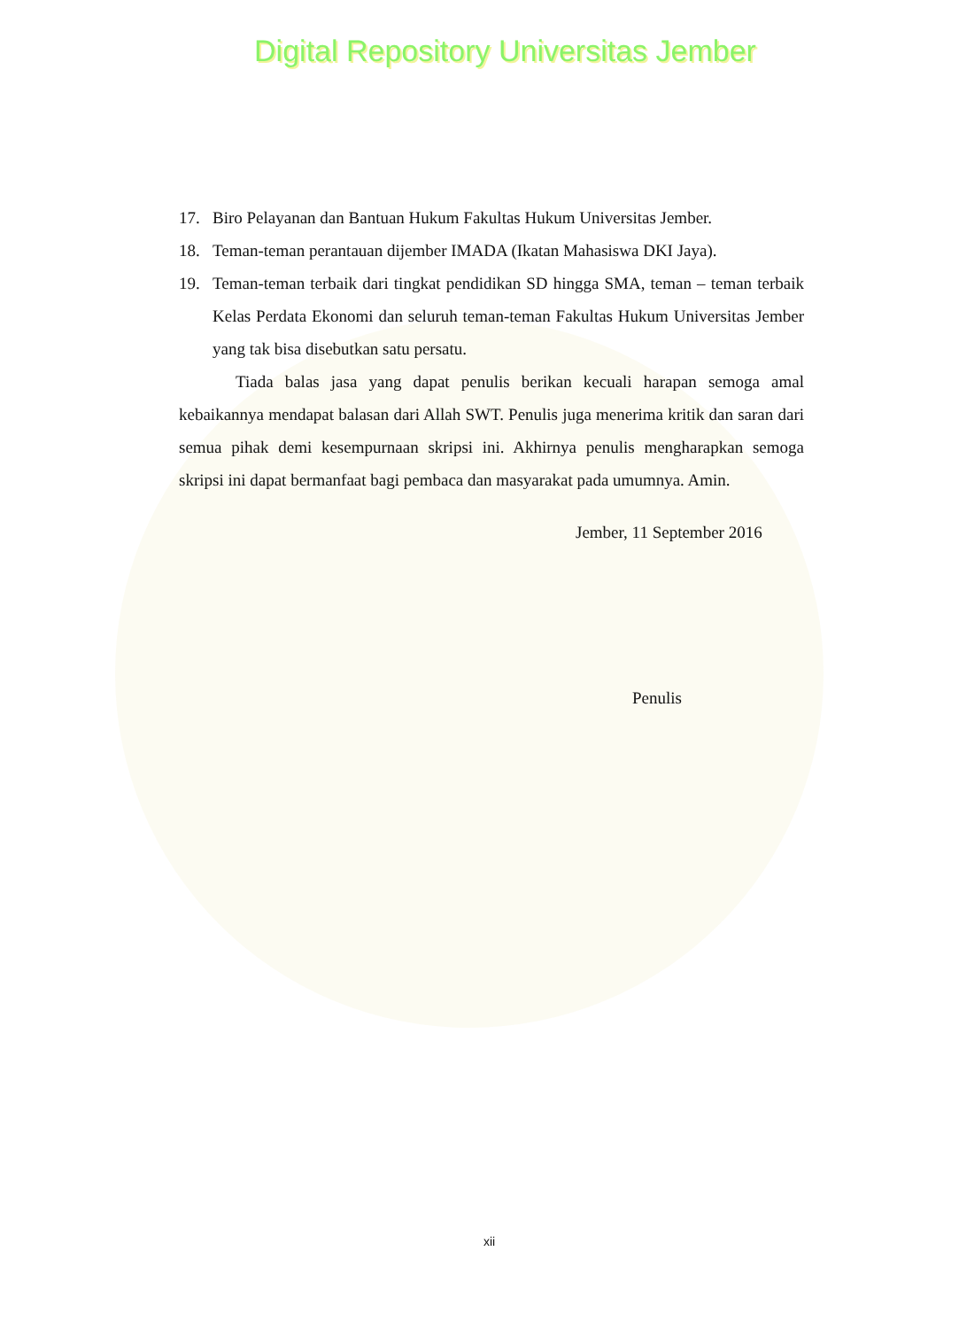Digital Repository Universitas Jember
17. Biro Pelayanan dan Bantuan Hukum Fakultas Hukum Universitas Jember.
18. Teman-teman perantauan dijember IMADA (Ikatan Mahasiswa DKI Jaya).
19. Teman-teman terbaik dari tingkat pendidikan SD hingga SMA, teman – teman terbaik Kelas Perdata Ekonomi dan seluruh teman-teman Fakultas Hukum Universitas Jember yang tak bisa disebutkan satu persatu.
Tiada balas jasa yang dapat penulis berikan kecuali harapan semoga amal kebaikannya mendapat balasan dari Allah SWT. Penulis juga menerima kritik dan saran dari semua pihak demi kesempurnaan skripsi ini. Akhirnya penulis mengharapkan semoga skripsi ini dapat bermanfaat bagi pembaca dan masyarakat pada umumnya. Amin.
Jember, 11 September 2016
Penulis
xii